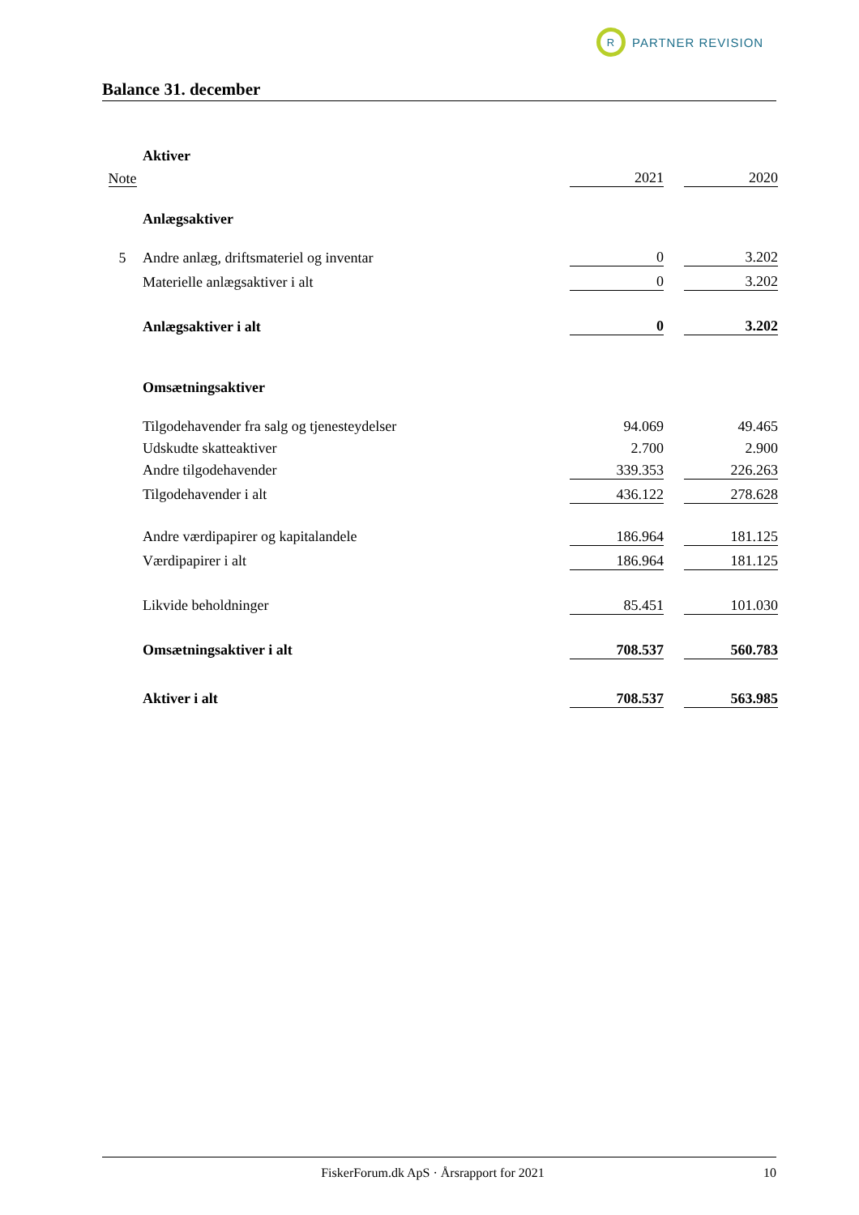R
PARTNER REVISION
Balance 31. december
| | Aktiver | | | |
| Note | | 2021 | | 2020 |
| | Anlægsaktiver | | | |
| 5 | Andre anlæg, driftsmateriel og inventar | 0 | | 3.202 |
| | Materielle anlægsaktiver i alt | 0 | | 3.202 |
| | Anlægsaktiver i alt | 0 | | 3.202 |
| | Omsætningsaktiver | | | |
| | Tilgodehavender fra salg og tjenesteydelser | 94.069 | | 49.465 |
| | Udskudte skatteaktiver | 2.700 | | 2.900 |
| | Andre tilgodehavender | 339.353 | | 226.263 |
| | Tilgodehavender i alt | 436.122 | | 278.628 |
| | Andre værdipapirer og kapitalandele | 186.964 | | 181.125 |
| | Værdipapirer i alt | 186.964 | | 181.125 |
| | Likvide beholdninger | 85.451 | | 101.030 |
| | Omsætningsaktiver i alt | 708.537 | | 560.783 |
| | Aktiver i alt | 708.537 | | 563.985 |
FiskerForum.dk ApS · Årsrapport for 2021 10